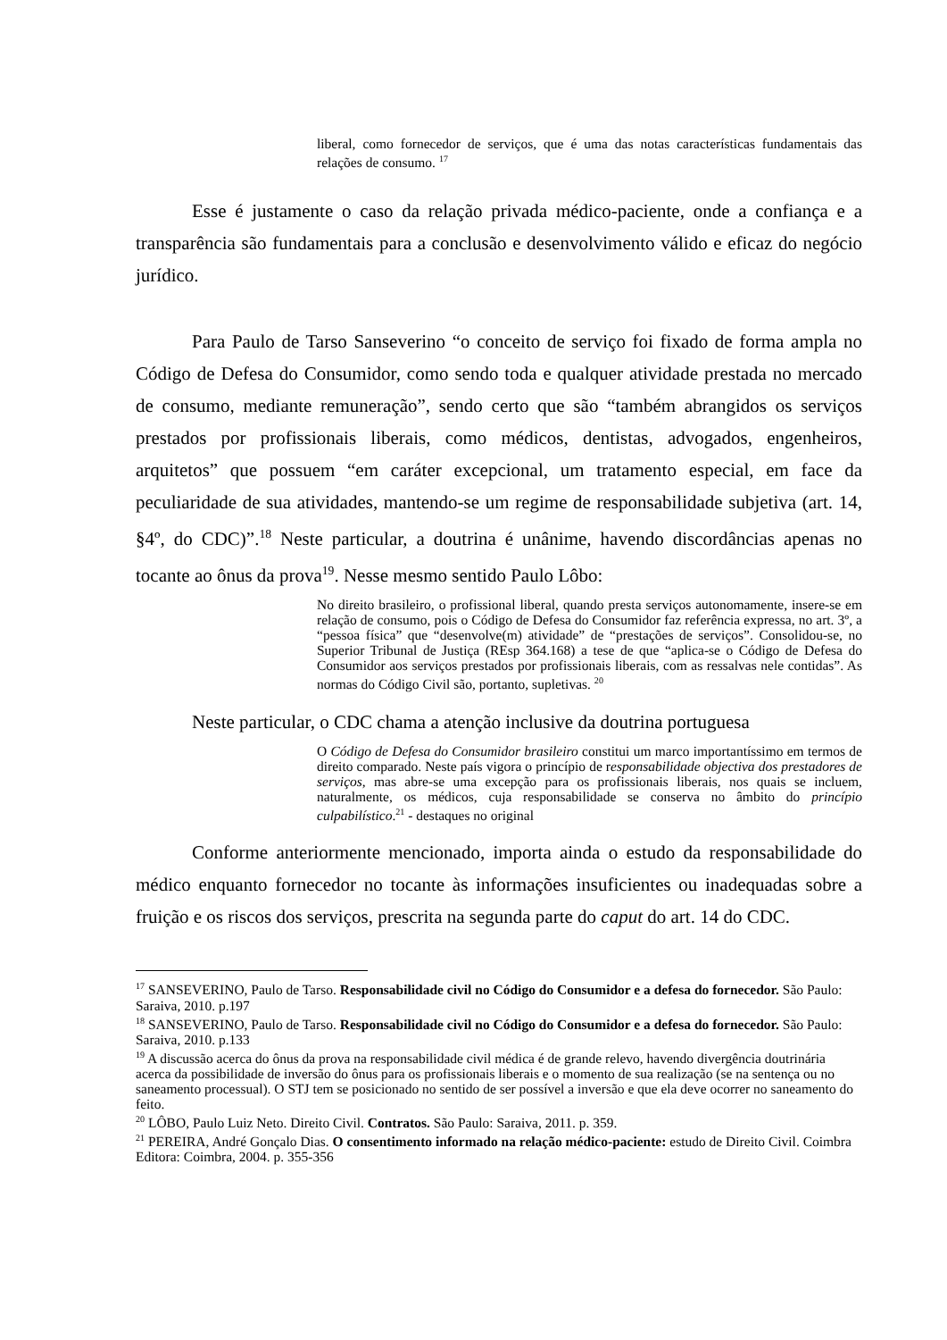liberal, como fornecedor de serviços, que é uma das notas características fundamentais das relações de consumo. <sup>17</sup>
Esse é justamente o caso da relação privada médico-paciente, onde a confiança e a transparência são fundamentais para a conclusão e desenvolvimento válido e eficaz do negócio jurídico.
Para Paulo de Tarso Sanseverino “o conceito de serviço foi fixado de forma ampla no Código de Defesa do Consumidor, como sendo toda e qualquer atividade prestada no mercado de consumo, mediante remuneração”, sendo certo que são “também abrangidos os serviços prestados por profissionais liberais, como médicos, dentistas, advogados, engenheiros, arquitetos” que possuem “em caráter excepcional, um tratamento especial, em face da peculiaridade de sua atividades, mantendo-se um regime de responsabilidade subjetiva (art. 14, §4º, do CDC)”.<sup>18</sup> Neste particular, a doutrina é unânime, havendo discordâncias apenas no tocante ao ônus da prova<sup>19</sup>. Nesse mesmo sentido Paulo Lôbo:
No direito brasileiro, o profissional liberal, quando presta serviços autonomamente, insere-se em relação de consumo, pois o Código de Defesa do Consumidor faz referência expressa, no art. 3º, a “pessoa física” que “desenvolve(m) atividade” de “prestações de serviços”. Consolidou-se, no Superior Tribunal de Justiça (REsp 364.168) a tese de que “aplica-se o Código de Defesa do Consumidor aos serviços prestados por profissionais liberais, com as ressalvas nele contidas”. As normas do Código Civil são, portanto, supletivas. <sup>20</sup>
Neste particular, o CDC chama a atenção inclusive da doutrina portuguesa
O Código de Defesa do Consumidor brasileiro constitui um marco importantíssimo em termos de direito comparado. Neste país vigora o princípio de responsabilidade objectiva dos prestadores de serviços, mas abre-se uma excepção para os profissionais liberais, nos quais se incluem, naturalmente, os médicos, cuja responsabilidade se conserva no âmbito do princípio culpabilístico.<sup>21</sup> - destaques no original
Conforme anteriormente mencionado, importa ainda o estudo da responsabilidade do médico enquanto fornecedor no tocante às informações insuficientes ou inadequadas sobre a fruição e os riscos dos serviços, prescrita na segunda parte do caput do art. 14 do CDC.
<sup>17</sup> SANSEVERINO, Paulo de Tarso. Responsabilidade civil no Código do Consumidor e a defesa do fornecedor. São Paulo: Saraiva, 2010. p.197
<sup>18</sup> SANSEVERINO, Paulo de Tarso. Responsabilidade civil no Código do Consumidor e a defesa do fornecedor. São Paulo: Saraiva, 2010. p.133
<sup>19</sup> A discussão acerca do ônus da prova na responsabilidade civil médica é de grande relevo, havendo divergência doutrinária acerca da possibilidade de inversão do ônus para os profissionais liberais e o momento de sua realização (se na sentença ou no saneamento processual). O STJ tem se posicionado no sentido de ser possível a inversão e que ela deve ocorrer no saneamento do feito.
<sup>20</sup> LÔBO, Paulo Luiz Neto. Direito Civil. Contratos. São Paulo: Saraiva, 2011. p. 359.
<sup>21</sup> PEREIRA, André Gonçalo Dias. O consentimento informado na relação médico-paciente: estudo de Direito Civil. Coimbra Editora: Coimbra, 2004. p. 355-356